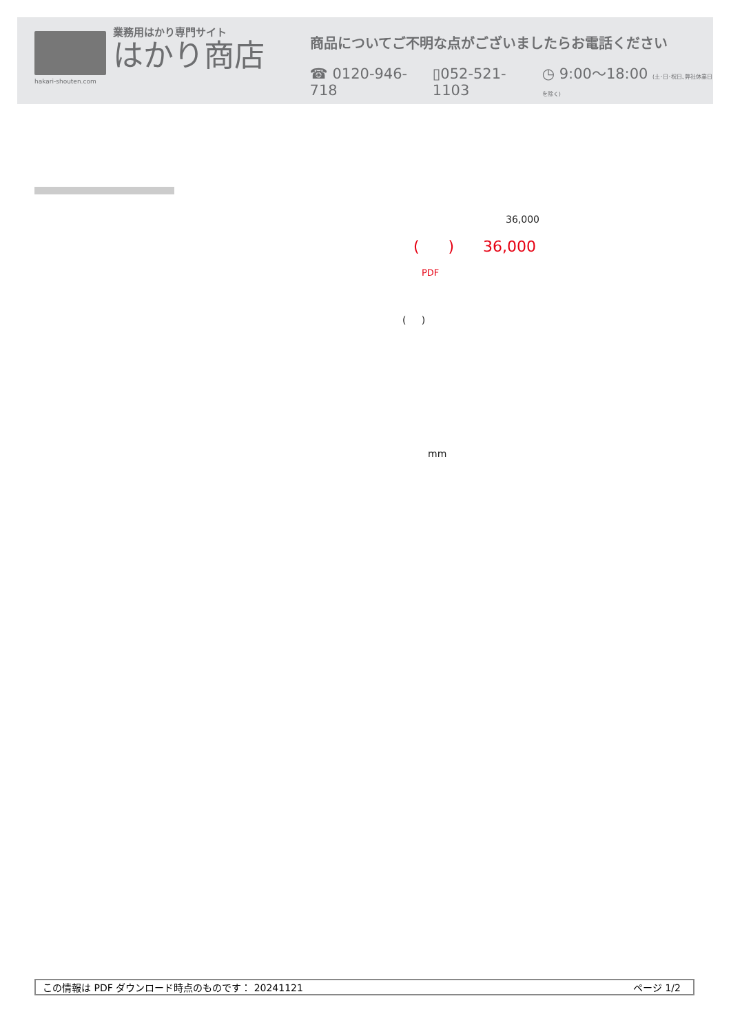hakari-shouten.com
業務用はかり専門サイト
はかり商店
商品についてご不明な点がございましたらお電話ください
☎ 0120-946-718 ▯052-521-1103 ◷ 9:00〜18:00 (土･日･祝日､弊社休業日を除く)
36,000
( ) 36,000
PDF
( )
mm
この情報は PDF ダウンロード時点のものです： 20241121 ページ 1/2